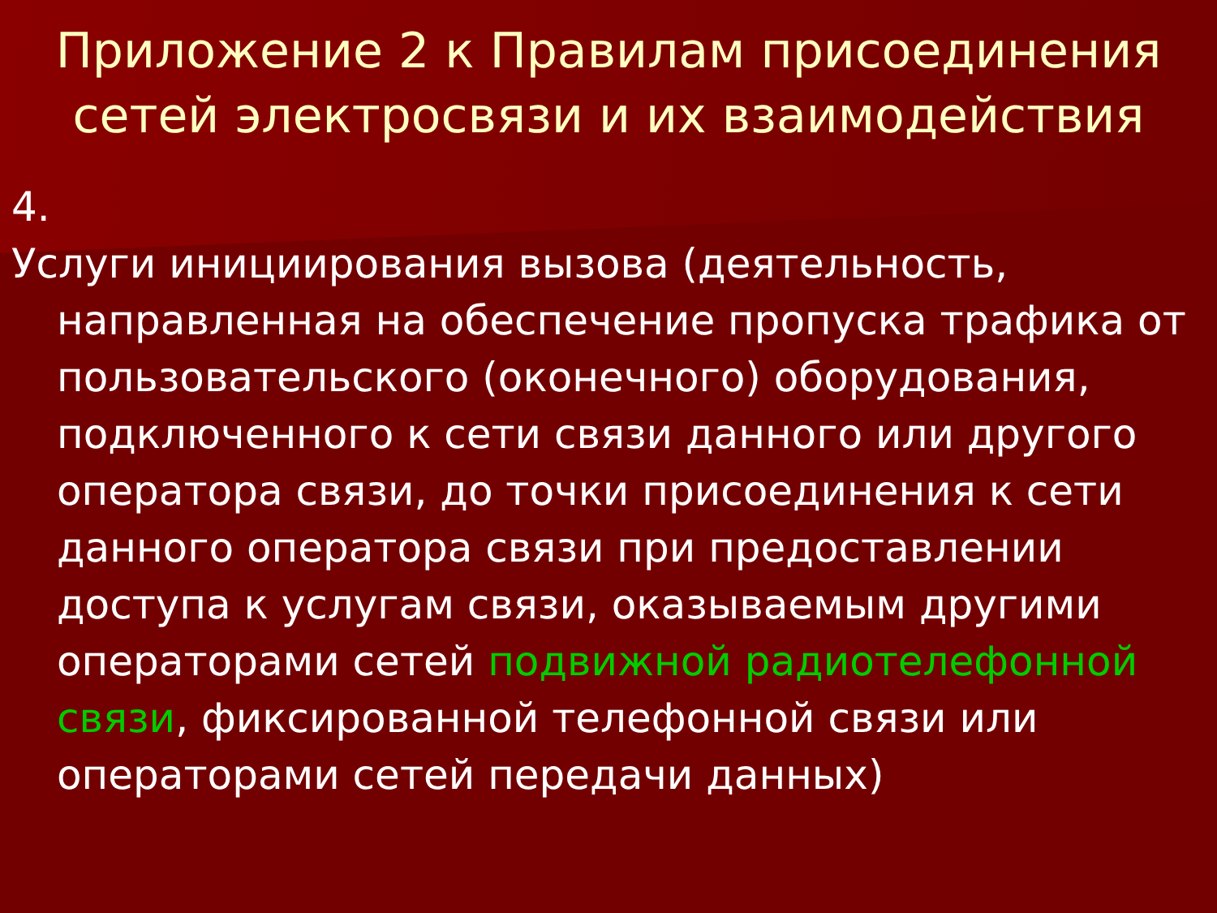Приложение 2 к Правилам присоединения сетей электросвязи и их взаимодействия
4.
Услуги инициирования вызова (деятельность, направленная на обеспечение пропуска трафика от пользовательского (оконечного) оборудования, подключенного к сети связи данного или другого оператора связи, до точки присоединения к сети данного оператора связи при предоставлении доступа к услугам связи, оказываемым другими операторами сетей подвижной радиотелефонной связи, фиксированной телефонной связи или операторами сетей передачи данных)